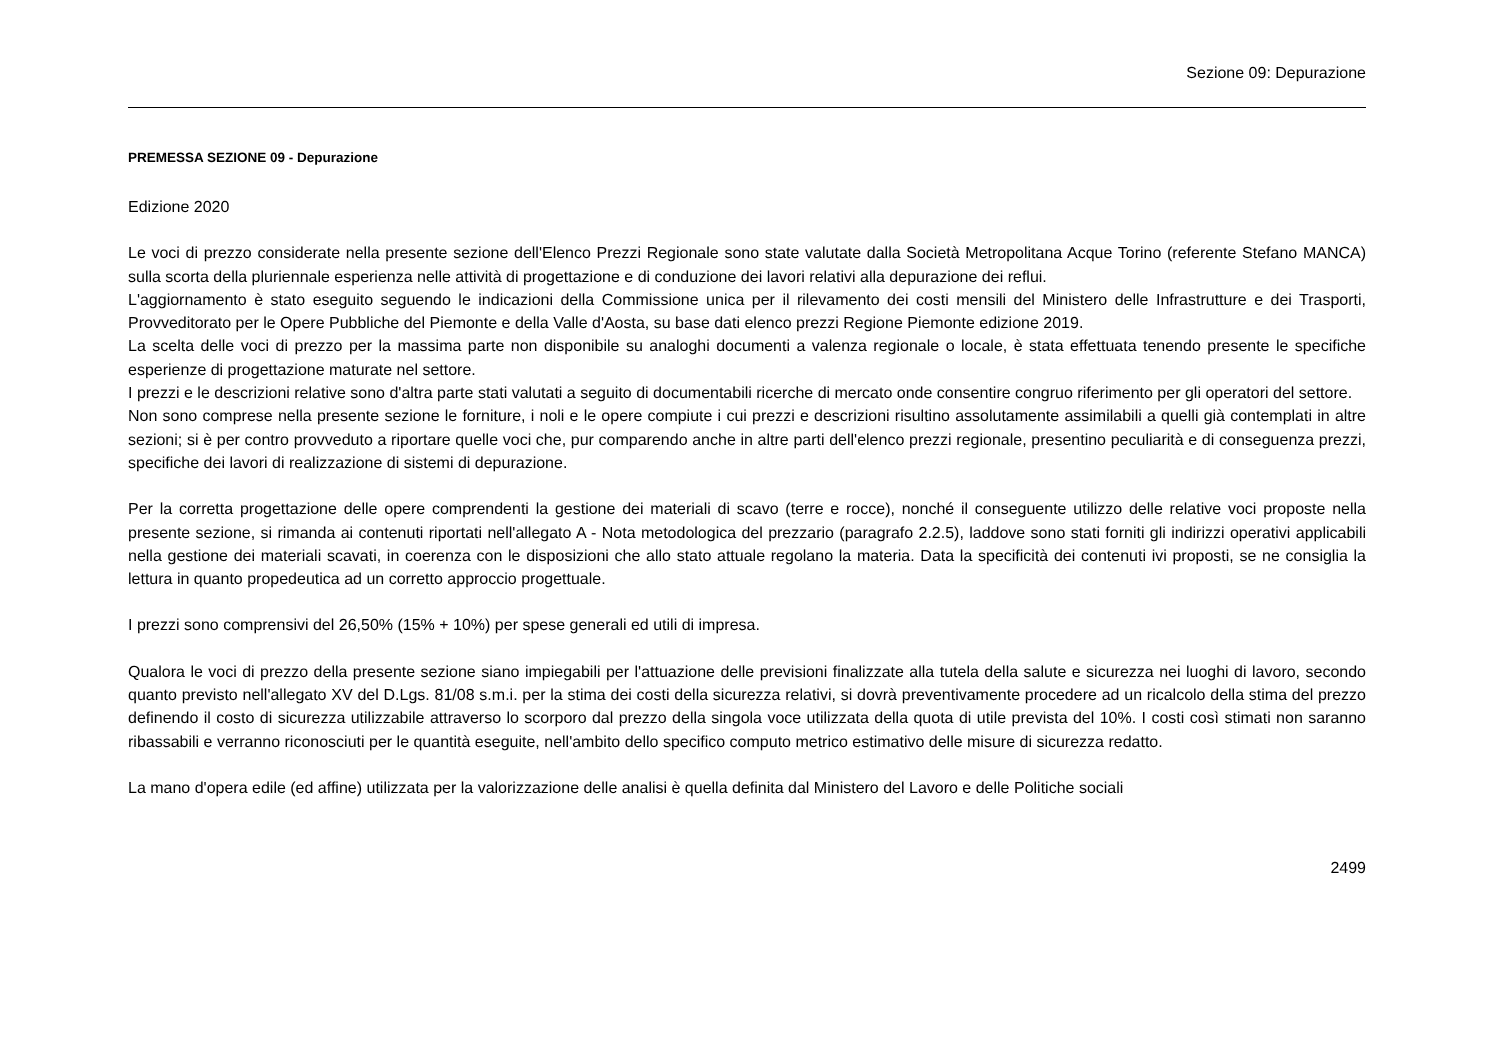Sezione 09: Depurazione
PREMESSA SEZIONE 09 - Depurazione
Edizione 2020
Le voci di prezzo considerate nella presente sezione dell'Elenco Prezzi Regionale sono state valutate dalla Società Metropolitana Acque Torino (referente Stefano MANCA) sulla scorta della pluriennale esperienza nelle attività di progettazione e di conduzione dei lavori relativi alla depurazione dei reflui.
L'aggiornamento è stato eseguito seguendo le indicazioni della Commissione unica per il rilevamento dei costi mensili del Ministero delle Infrastrutture e dei Trasporti, Provveditorato per le Opere Pubbliche del Piemonte e della Valle d'Aosta, su base dati elenco prezzi Regione Piemonte edizione 2019.
La scelta delle voci di prezzo per la massima parte non disponibile su analoghi documenti a valenza regionale o locale, è stata effettuata tenendo presente le specifiche esperienze di progettazione maturate nel settore.
I prezzi e le descrizioni relative sono d'altra parte stati valutati a seguito di documentabili ricerche di mercato onde consentire congruo riferimento per gli operatori del settore.
Non sono comprese nella presente sezione le forniture, i noli e le opere compiute i cui prezzi e descrizioni risultino assolutamente assimilabili a quelli già contemplati in altre sezioni; si è per contro provveduto a riportare quelle voci che, pur comparendo anche in altre parti dell'elenco prezzi regionale, presentino peculiarità e di conseguenza prezzi, specifiche dei lavori di realizzazione di sistemi di depurazione.
Per la corretta progettazione delle opere comprendenti la gestione dei materiali di scavo (terre e rocce), nonché il conseguente utilizzo delle relative voci proposte nella presente sezione, si rimanda ai contenuti riportati nell'allegato A - Nota metodologica del prezzario (paragrafo 2.2.5), laddove sono stati forniti gli indirizzi operativi applicabili nella gestione dei materiali scavati, in coerenza con le disposizioni che allo stato attuale regolano la materia. Data la specificità dei contenuti ivi proposti, se ne consiglia la lettura in quanto propedeutica ad un corretto approccio progettuale.
I prezzi sono comprensivi del 26,50% (15% + 10%) per spese generali ed utili di impresa.
Qualora le voci di prezzo della presente sezione siano impiegabili per l'attuazione delle previsioni finalizzate alla tutela della salute e sicurezza nei luoghi di lavoro, secondo quanto previsto nell'allegato XV del D.Lgs. 81/08 s.m.i. per la stima dei costi della sicurezza relativi, si dovrà preventivamente procedere ad un ricalcolo della stima del prezzo definendo il costo di sicurezza utilizzabile attraverso lo scorporo dal prezzo della singola voce utilizzata della quota di utile prevista del 10%. I costi così stimati non saranno ribassabili e verranno riconosciuti per le quantità eseguite, nell'ambito dello specifico computo metrico estimativo delle misure di sicurezza redatto.
La mano d'opera edile (ed affine) utilizzata per la valorizzazione delle analisi è quella definita dal Ministero del Lavoro e delle Politiche sociali
2499